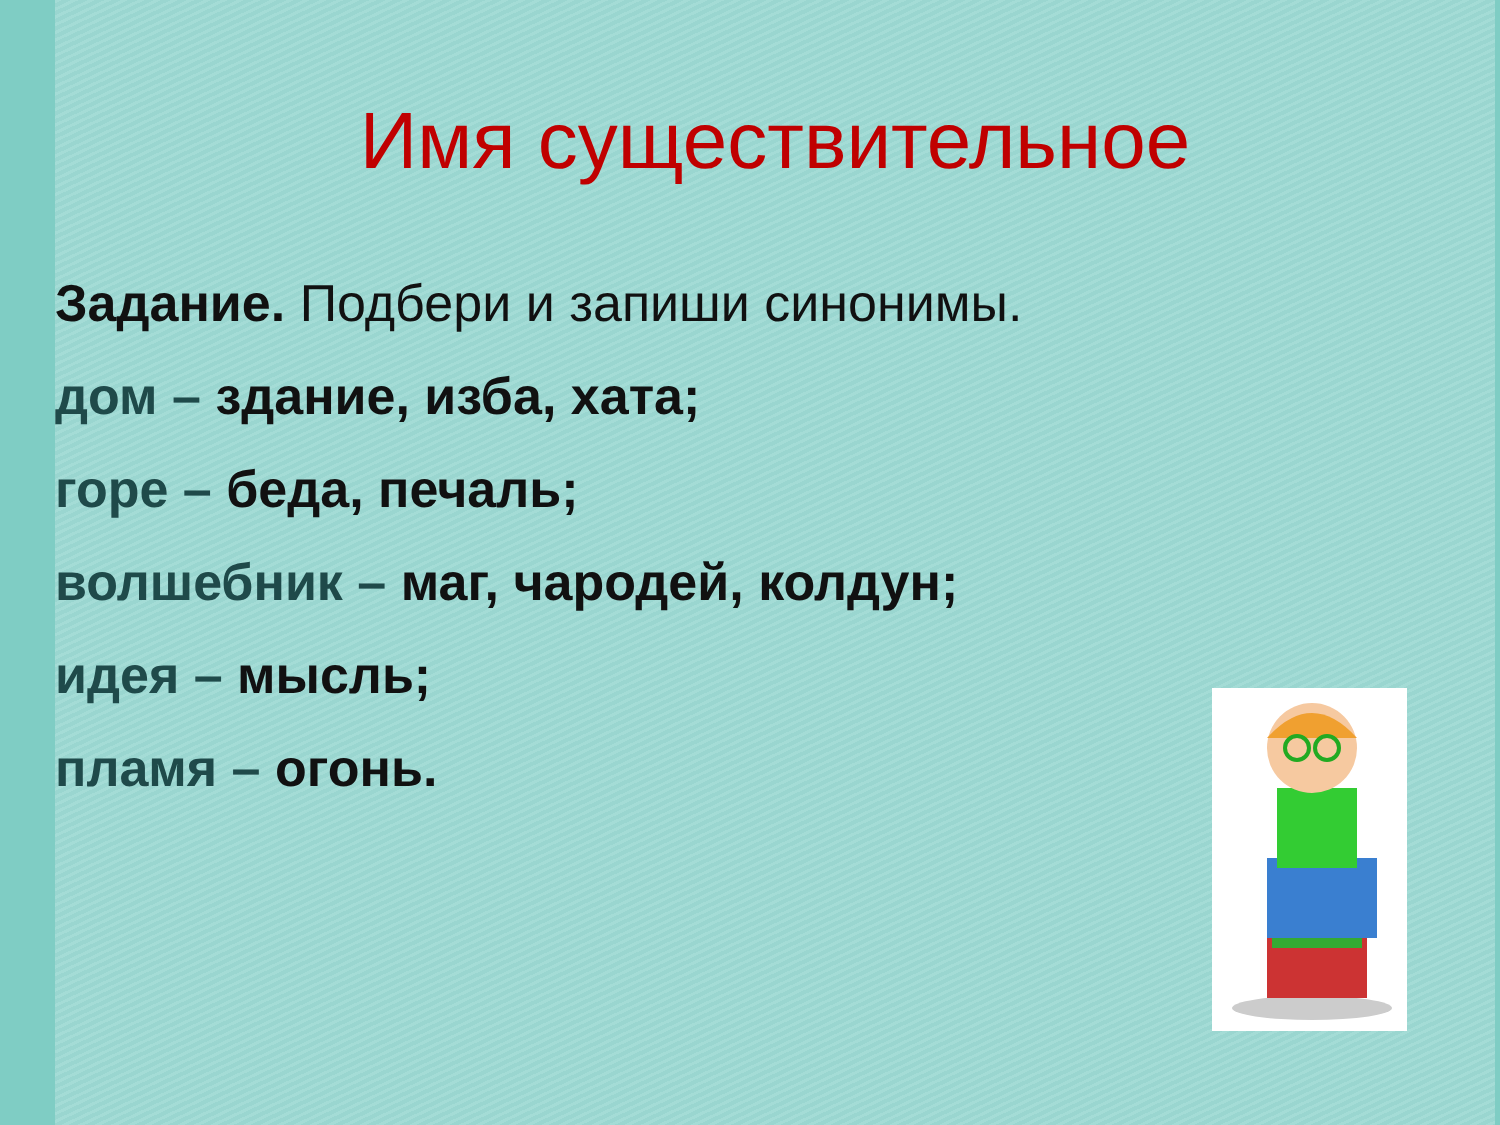Имя существительное
Задание. Подбери и запиши синонимы.
дом – здание, изба, хата;
горе – беда, печаль;
волшебник – маг, чародей, колдун;
идея – мысль;
пламя – огонь.